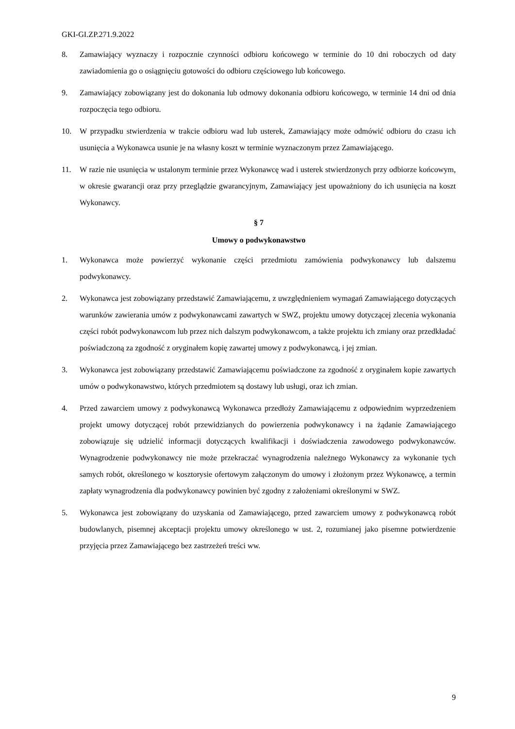GKI-GI.ZP.271.9.2022
8. Zamawiający wyznaczy i rozpocznie czynności odbioru końcowego w terminie do 10 dni roboczych od daty zawiadomienia go o osiągnięciu gotowości do odbioru częściowego lub końcowego.
9. Zamawiający zobowiązany jest do dokonania lub odmowy dokonania odbioru końcowego, w terminie 14 dni od dnia rozpoczęcia tego odbioru.
10. W przypadku stwierdzenia w trakcie odbioru wad lub usterek, Zamawiający może odmówić odbioru do czasu ich usunięcia a Wykonawca usunie je na własny koszt w terminie wyznaczonym przez Zamawiającego.
11. W razie nie usunięcia w ustalonym terminie przez Wykonawcę wad i usterek stwierdzonych przy odbiorze końcowym, w okresie gwarancji oraz przy przeglądzie gwarancyjnym, Zamawiający jest upoważniony do ich usunięcia na koszt Wykonawcy.
§ 7
Umowy o podwykonawstwo
1. Wykonawca może powierzyć wykonanie części przedmiotu zamówienia podwykonawcy lub dalszemu podwykonawcy.
2. Wykonawca jest zobowiązany przedstawić Zamawiającemu, z uwzględnieniem wymagań Zamawiającego dotyczących warunków zawierania umów z podwykonawcami zawartych w SWZ, projektu umowy dotyczącej zlecenia wykonania części robót podwykonawcom lub przez nich dalszym podwykonawcom, a także projektu ich zmiany oraz przedkładać poświadczoną za zgodność z oryginałem kopię zawartej umowy z podwykonawcą, i jej zmian.
3. Wykonawca jest zobowiązany przedstawić Zamawiającemu poświadczone za zgodność z oryginałem kopie zawartych umów o podwykonawstwo, których przedmiotem są dostawy lub usługi, oraz ich zmian.
4. Przed zawarciem umowy z podwykonawcą Wykonawca przedłoży Zamawiającemu z odpowiednim wyprzedzeniem projekt umowy dotyczącej robót przewidzianych do powierzenia podwykonawcy i na żądanie Zamawiającego zobowiązuje się udzielić informacji dotyczących kwalifikacji i doświadczenia zawodowego podwykonawców. Wynagrodzenie podwykonawcy nie może przekraczać wynagrodzenia należnego Wykonawcy za wykonanie tych samych robót, określonego w kosztorysie ofertowym załączonym do umowy i złożonym przez Wykonawcę, a termin zapłaty wynagrodzenia dla podwykonawcy powinien być zgodny z założeniami określonymi w SWZ.
5. Wykonawca jest zobowiązany do uzyskania od Zamawiającego, przed zawarciem umowy z podwykonawcą robót budowlanych, pisemnej akceptacji projektu umowy określonego w ust. 2, rozumianej jako pisemne potwierdzenie przyjęcia przez Zamawiającego bez zastrzeżeń treści ww.
9